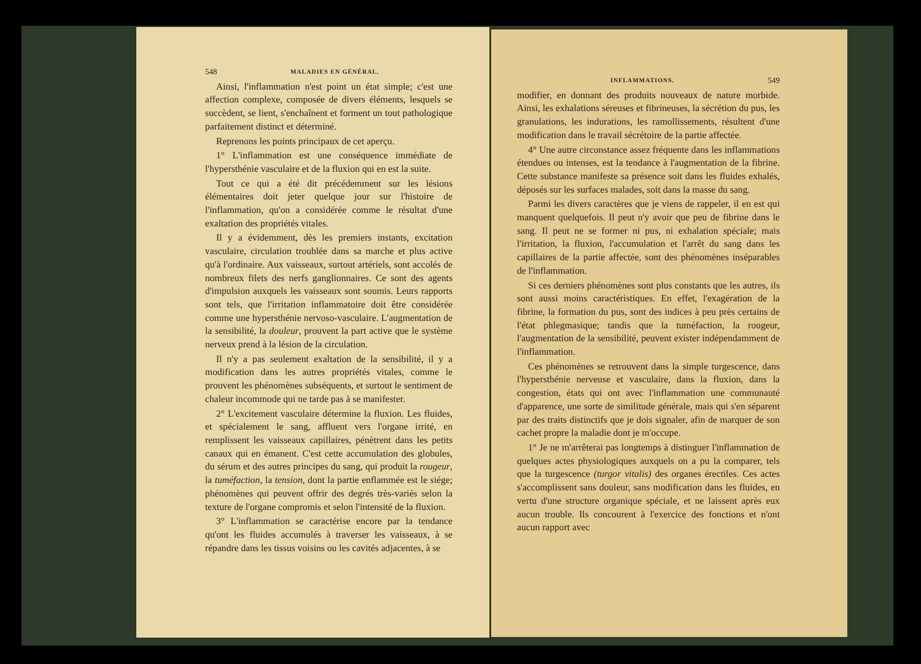548 MALADIES EN GÉNÉRAL.
Ainsi, l'inflammation n'est point un état simple; c'est une affection complexe, composée de divers éléments, lesquels se succèdent, se lient, s'enchaînent et forment un tout pathologique parfaitement distinct et déterminé.
Reprenons les points principaux de cet aperçu.
1° L'inflammation est une conséquence immédiate de l'hypersthénie vasculaire et de la fluxion qui en est la suite.
Tout ce qui a été dit précédemment sur les lésions élémentaires doit jeter quelque jour sur l'histoire de l'inflammation, qu'on a considérée comme le résultat d'une exaltation des propriétés vitales.
Il y a évidemment, dès les premiers instants, excitation vasculaire, circulation troublée dans sa marche et plus active qu'à l'ordinaire. Aux vaisseaux, surtout artériels, sont accolés de nombreux filets des nerfs ganglionnaires. Ce sont des agents d'impulsion auxquels les vaisseaux sont soumis. Leurs rapports sont tels, que l'irritation inflammatoire doit être considérée comme une hypersthénie nervoso-vasculaire. L'augmentation de la sensibilité, la douleur, prouvent la part active que le système nerveux prend à la lésion de la circulation.
Il n'y a pas seulement exaltation de la sensibilité, il y a modification dans les autres propriétés vitales, comme le prouvent les phénomènes subséquents, et surtout le sentiment de chaleur incommode qui ne tarde pas à se manifester.
2° L'excitement vasculaire détermine la fluxion. Les fluides, et spécialement le sang, affluent vers l'organe irrité, en remplissent les vaisseaux capillaires, pénètrent dans les petits canaux qui en émanent. C'est cette accumulation des globules, du sérum et des autres principes du sang, qui produit la rougeur, la tuméfaction, la tension, dont la partie enflammée est le siége; phénomènes qui peuvent offrir des degrés très-variés selon la texture de l'organe compromis et selon l'intensité de la fluxion.
3° L'inflammation se caractérise encore par la tendance qu'ont les fluides accumulés à traverser les vaisseaux, à se répandre dans les tissus voisins ou les cavités adjacentes, à se
INFLAMMATIONS. 549
modifier, en donnant des produits nouveaux de nature morbide. Ainsi, les exhalations séreuses et fibrineuses, la sécrétion du pus, les granulations, les indurations, les ramollissements, résultent d'une modification dans le travail sécrétoire de la partie affectée.
4° Une autre circonstance assez fréquente dans les inflammations étendues ou intenses, est la tendance à l'augmentation de la fibrine. Cette substance manifeste sa présence soit dans les fluides exhalés, déposés sur les surfaces malades, soit dans la masse du sang.
Parmi les divers caractères que je viens de rappeler, il en est qui manquent quelquefois. Il peut n'y avoir que peu de fibrine dans le sang. Il peut ne se former ni pus, ni exhalation spéciale; mais l'irritation, la fluxion, l'accumulation et l'arrêt du sang dans les capillaires de la partie affectée, sont des phénomènes inséparables de l'inflammation.
Si ces derniers phénomènes sont plus constants que les autres, ils sont aussi moins caractéristiques. En effet, l'exagération de la fibrine, la formation du pus, sont des indices à peu près certains de l'état phlegmasique; tandis que la tuméfaction, la rougeur, l'augmentation de la sensibilité, peuvent exister indépendamment de l'inflammation.
Ces phénomènes se retrouvent dans la simple turgescence, dans l'hypersthénie nerveuse et vasculaire, dans la fluxion, dans la congestion, états qui ont avec l'inflammation une communauté d'apparence, une sorte de similitude générale, mais qui s'en séparent par des traits distinctifs que je dois signaler, afin de marquer de son cachet propre la maladie dont je m'occupe.
1° Je ne m'arrêterai pas longtemps à distinguer l'inflammation de quelques actes physiologiques auxquels on a pu la comparer, tels que la turgescence (turgor vitalis) des organes érectiles. Ces actes s'accomplissent sans douleur, sans modification dans les fluides, en vertu d'une structure organique spéciale, et ne laissent après eux aucun trouble. Ils concourent à l'exercice des fonctions et n'ont aucun rapport avec